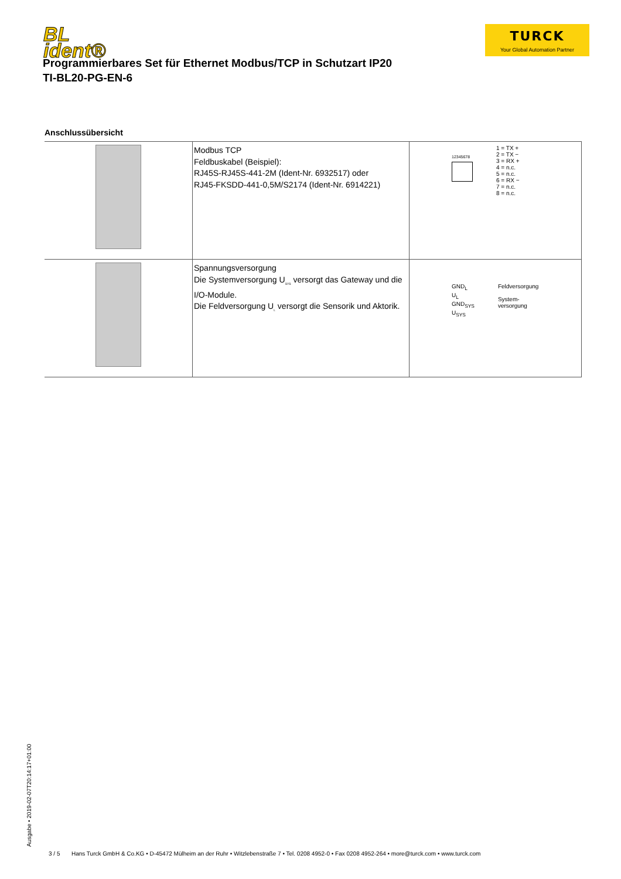BL
ident®
TURCK
Your Global Automation Partner
Programmierbares Set für Ethernet Modbus/TCP in Schutzart IP20
TI-BL20-PG-EN-6
Anschlussübersicht
| | Modbus TCP Feldbuskabel (Beispiel): RJ45S-RJ45S-441-2M (Ident-Nr. 6932517) oder RJ45-FKSDD-441-0,5M/S2174 (Ident-Nr. 6914221) | 12345678 1 = TX + 2 = TX − 3 = RX + 4 = n.c. 5 = n.c. 6 = RX − 7 = n.c. 8 = n.c. |
| | Spannungsversorgung Die Systemversorgung U<sub>SYS</sub> versorgt das Gateway und die I/O-Module. Die Feldversorgung U<sub>L</sub> versorgt die Sensorik und Aktorik. | GND<sub>L</sub> U<sub>L</sub> GND<sub>SYS</sub> U<sub>SYS</sub> Feldversorgung System- versorgung |
Ausgabe • 2019-02-07T20:14:17+01:00
3 / 5 Hans Turck GmbH & Co.KG • D-45472 Mülheim an der Ruhr • Witzlebenstraße 7 • Tel. 0208 4952-0 • Fax 0208 4952-264 • more@turck.com • www.turck.com